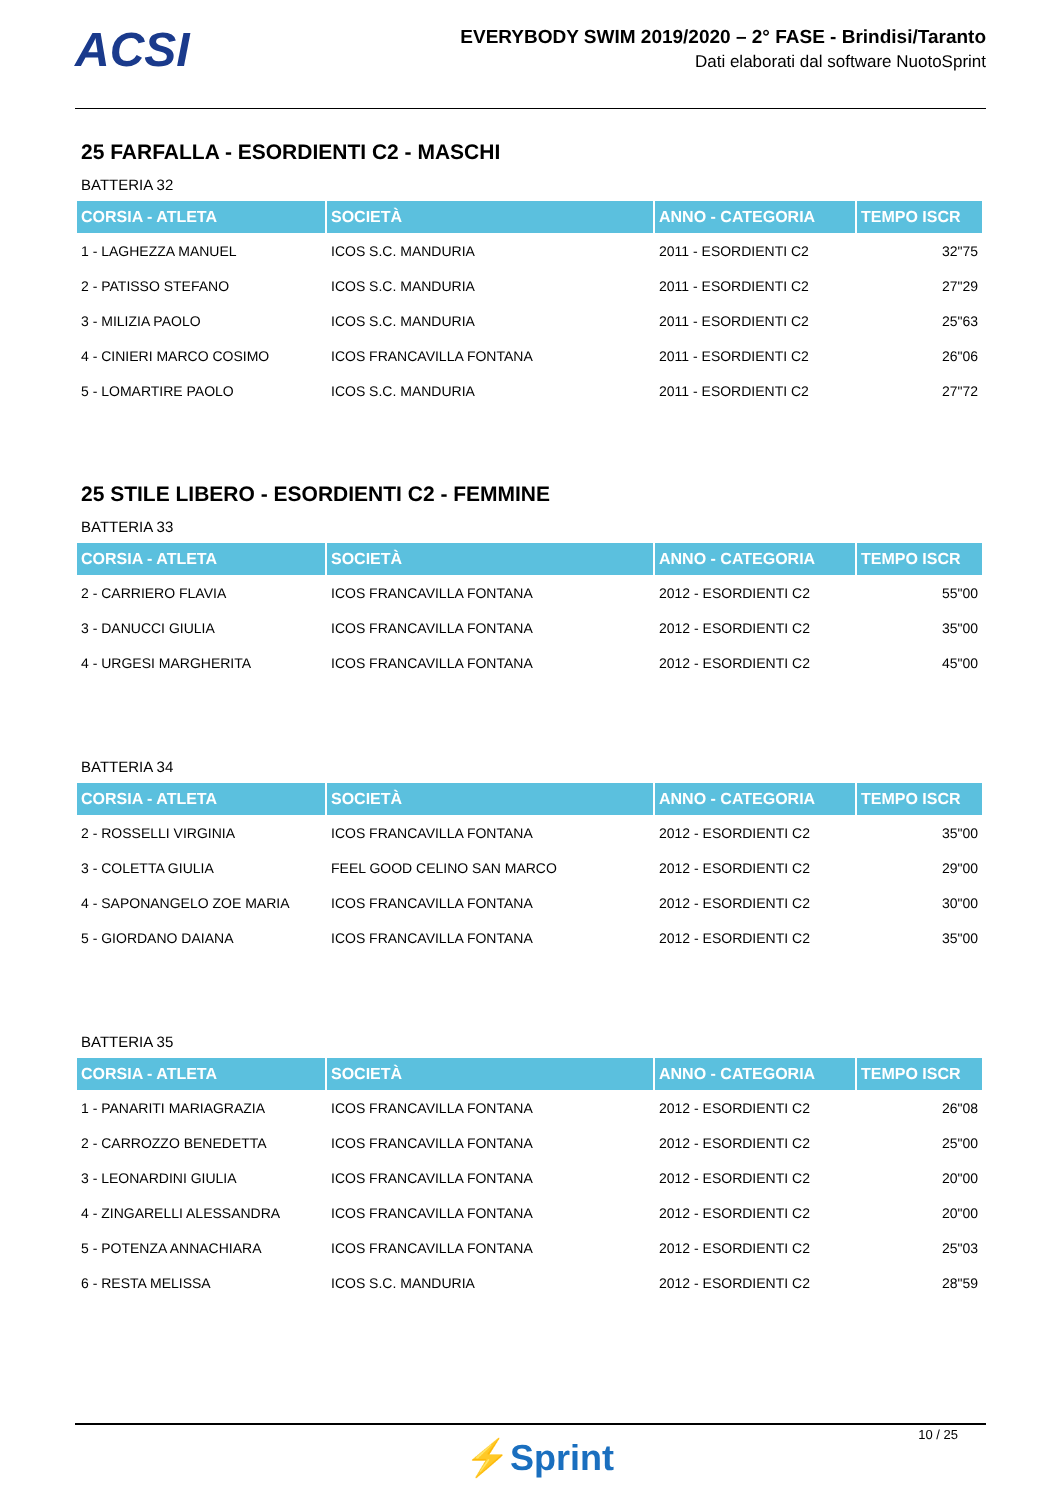ACSI
EVERYBODY SWIM 2019/2020 – 2° FASE - Brindisi/Taranto
Dati elaborati dal software NuotoSprint
25 FARFALLA - ESORDIENTI C2 - MASCHI
BATTERIA 32
| CORSIA - ATLETA | SOCIETÀ | ANNO - CATEGORIA | TEMPO ISCR |
| --- | --- | --- | --- |
| 1 - LAGHEZZA MANUEL | ICOS S.C. MANDURIA | 2011 - ESORDIENTI C2 | 32"75 |
| 2 - PATISSO STEFANO | ICOS S.C. MANDURIA | 2011 - ESORDIENTI C2 | 27"29 |
| 3 - MILIZIA PAOLO | ICOS S.C. MANDURIA | 2011 - ESORDIENTI C2 | 25"63 |
| 4 - CINIERI MARCO COSIMO | ICOS FRANCAVILLA FONTANA | 2011 - ESORDIENTI C2 | 26"06 |
| 5 - LOMARTIRE PAOLO | ICOS S.C. MANDURIA | 2011 - ESORDIENTI C2 | 27"72 |
25 STILE LIBERO - ESORDIENTI C2 - FEMMINE
BATTERIA 33
| CORSIA - ATLETA | SOCIETÀ | ANNO - CATEGORIA | TEMPO ISCR |
| --- | --- | --- | --- |
| 2 - CARRIERO FLAVIA | ICOS FRANCAVILLA FONTANA | 2012 - ESORDIENTI C2 | 55"00 |
| 3 - DANUCCI GIULIA | ICOS FRANCAVILLA FONTANA | 2012 - ESORDIENTI C2 | 35"00 |
| 4 - URGESI MARGHERITA | ICOS FRANCAVILLA FONTANA | 2012 - ESORDIENTI C2 | 45"00 |
BATTERIA 34
| CORSIA - ATLETA | SOCIETÀ | ANNO - CATEGORIA | TEMPO ISCR |
| --- | --- | --- | --- |
| 2 - ROSSELLI VIRGINIA | ICOS FRANCAVILLA FONTANA | 2012 - ESORDIENTI C2 | 35"00 |
| 3 - COLETTA GIULIA | FEEL GOOD CELINO SAN MARCO | 2012 - ESORDIENTI C2 | 29"00 |
| 4 - SAPONANGELO ZOE MARIA | ICOS FRANCAVILLA FONTANA | 2012 - ESORDIENTI C2 | 30"00 |
| 5 - GIORDANO DAIANA | ICOS FRANCAVILLA FONTANA | 2012 - ESORDIENTI C2 | 35"00 |
BATTERIA 35
| CORSIA - ATLETA | SOCIETÀ | ANNO - CATEGORIA | TEMPO ISCR |
| --- | --- | --- | --- |
| 1 - PANARITI MARIAGRAZIA | ICOS FRANCAVILLA FONTANA | 2012 - ESORDIENTI C2 | 26"08 |
| 2 - CARROZZO BENEDETTA | ICOS FRANCAVILLA FONTANA | 2012 - ESORDIENTI C2 | 25"00 |
| 3 - LEONARDINI GIULIA | ICOS FRANCAVILLA FONTANA | 2012 - ESORDIENTI C2 | 20"00 |
| 4 - ZINGARELLI ALESSANDRA | ICOS FRANCAVILLA FONTANA | 2012 - ESORDIENTI C2 | 20"00 |
| 5 - POTENZA ANNACHIARA | ICOS FRANCAVILLA FONTANA | 2012 - ESORDIENTI C2 | 25"03 |
| 6 - RESTA MELISSA | ICOS S.C. MANDURIA | 2012 - ESORDIENTI C2 | 28"59 |
10 / 25
⚡Sprint